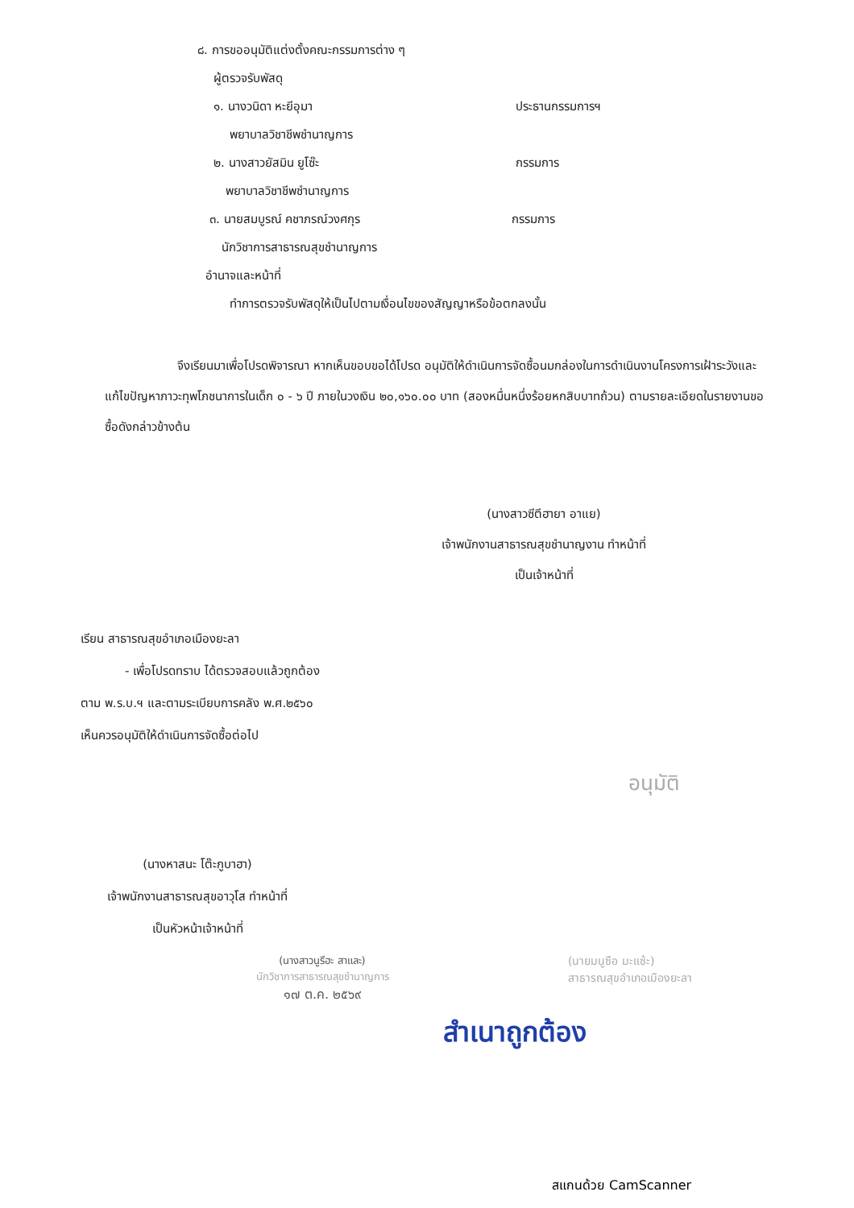๘. การขออนุมัติแต่งตั้งคณะกรรมการต่าง ๆ
ผู้ตรวจรับพัสดุ
๑. นางวนิดา หะยีอุมา ประธานกรรมการฯ
พยาบาลวิชาชีพชำนาญการ
๒. นางสาวยัสมิน ยูโซ๊ะ กรรมการ
พยาบาลวิชาชีพชำนาญการ
๓. นายสมบูรณ์ คชาภรณ์วงศกุร กรรมการ
นักวิชาการสาธารณสุขชำนาญการ
อำนาจและหน้าที่
ทำการตรวจรับพัสดุให้เป็นไปตามเงื่อนไขของสัญญาหรือข้อตกลงนั้น
จึงเรียนมาเพื่อโปรดพิจารณา หากเห็นขอบขอได้โปรด อนุมัติให้ดำเนินการจัดซื้อนมกล่องในการดำเนินงานโครงการเฝ้าระวังและแก้ไขปัญหาภาวะทุพโภชนาการในเด็ก ๐ - ๖ ปี ภายในวงเงิน ๒๐,๑๖๐.๐๐ บาท (สองหมื่นหนึ่งร้อยหกสิบบาทถ้วน) ตามรายละเอียดในรายงานขอซื้อดังกล่าวข้างต้น
(นางสาวซีตีฮายา อาแย)
เจ้าพนักงานสาธารณสุขชำนาญงาน ทำหน้าที่
เป็นเจ้าหน้าที่
เรียน สาธารณสุขอำเภอเมืองยะลา
- เพื่อโปรดทราบ ได้ตรวจสอบแล้วถูกต้อง
ตาม พ.ร.บ.ฯ และตามระเบียบการคลัง พ.ศ.๒๕๖๐
เห็นควรอนุมัติให้ดำเนินการจัดซื้อต่อไป
อนุมัติ
(นางหาสนะ โต๊ะกูบาฮา)
เจ้าพนักงานสาธารณสุขอาวุโส ทำหน้าที่
เป็นหัวหน้าเจ้าหน้าที่
(นางสาวนูรีฮะ สาและ)
นักวิชาการสาธารณสุขชำนาญการ
๑๗ ต.ค. ๒๕๖๙
(นายมนูซือ มะแซ้ะ)
สาธารณสุขอำเภอเมืองยะลา
สำเนาถูกต้อง
สแกนด้วย CamScanner